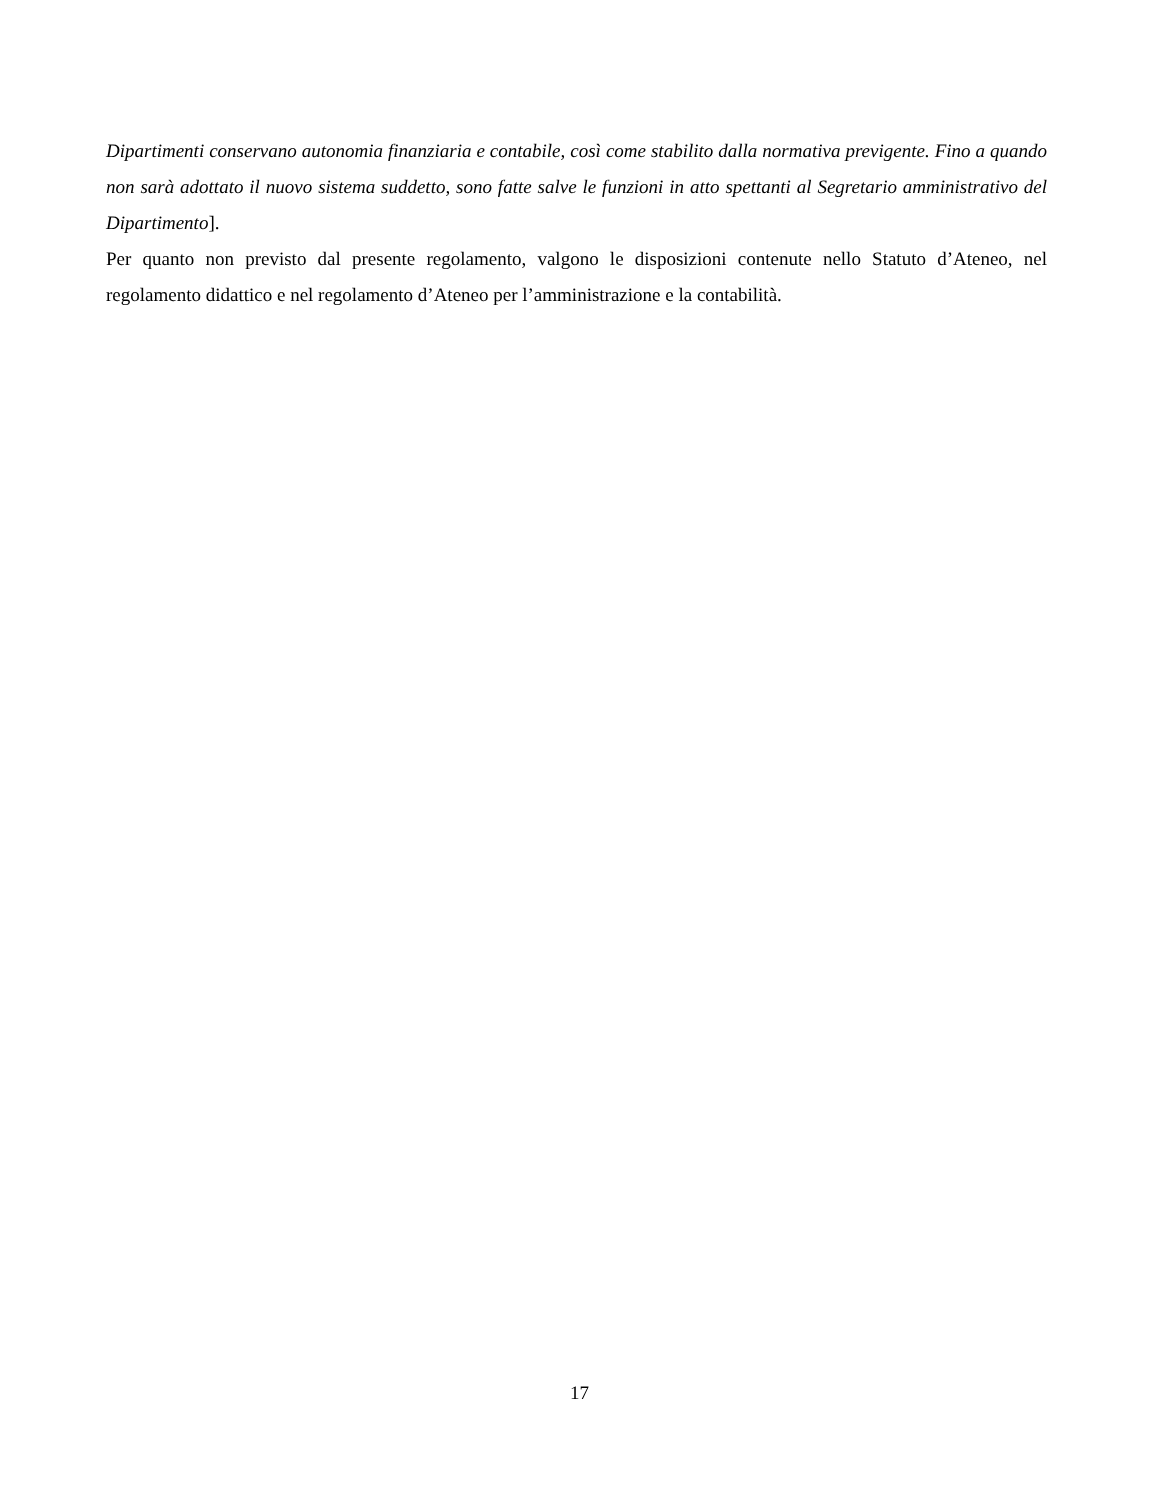Dipartimenti conservano autonomia finanziaria e contabile, così come stabilito dalla normativa previgente. Fino a quando non sarà adottato il nuovo sistema suddetto, sono fatte salve le funzioni in atto spettanti al Segretario amministrativo del Dipartimento].
Per quanto non previsto dal presente regolamento, valgono le disposizioni contenute nello Statuto d’Ateneo, nel regolamento didattico e nel regolamento d’Ateneo per l’amministrazione e la contabilità.
17